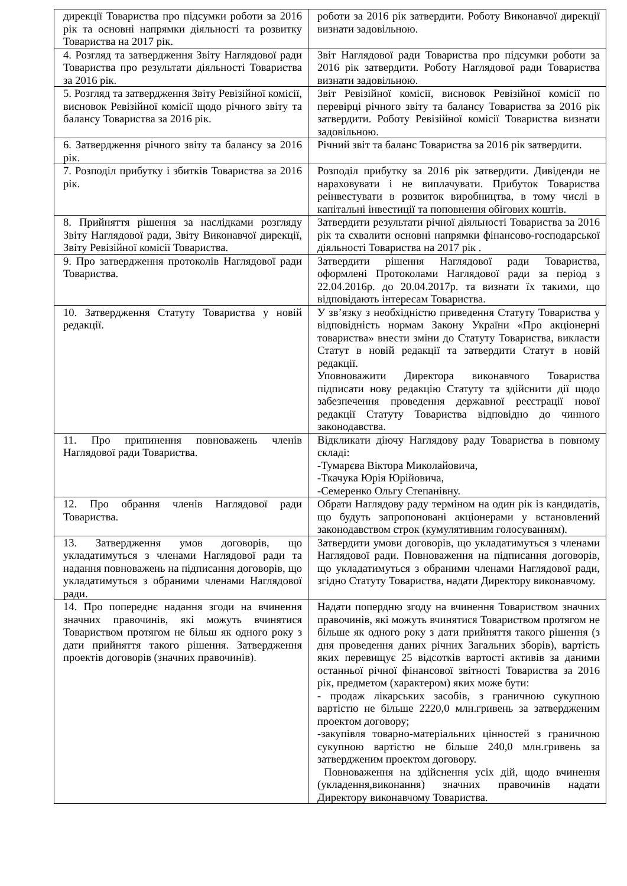| дирекції Товариства про підсумки роботи за 2016 рік та основні напрямки діяльності та розвитку Товариства на 2017 рік. | роботи за 2016 рік затвердити. Роботу Виконавчої дирекції визнати задовільною. |
| 4. Розгляд та затвердження Звіту Наглядової ради Товариства про результати діяльності Товариства за 2016 рік. | Звіт Наглядової ради Товариства про підсумки роботи за 2016 рік затвердити. Роботу Наглядової ради Товариства визнати задовільною. |
| 5. Розгляд та затвердження Звіту Ревізійної комісії, висновок Ревізійної комісії щодо річного звіту та балансу Товариства за 2016 рік. | Звіт Ревізійної комісії, висновок Ревізійної комісії по перевірці річного звіту та балансу Товариства за 2016 рік затвердити. Роботу Ревізійної комісії Товариства визнати задовільною. |
| 6. Затвердження річного звіту та балансу за 2016 рік. | Річний звіт та баланс Товариства за 2016 рік затвердити. |
| 7. Розподіл прибутку і збитків Товариства за 2016 рік. | Розподіл прибутку за 2016 рік затвердити. Дивіденди не нараховувати і не виплачувати. Прибуток Товариства реінвестувати в розвиток виробництва, в тому числі в капітальні інвестиції та поповнення обігових коштів. |
| 8. Прийняття рішення за наслідками розгляду Звіту Наглядової ради, Звіту Виконавчої дирекції, Звіту Ревізійної комісії Товариства. | Затвердити результати річної діяльності Товариства за 2016 рік та схвалити основні напрямки фінансово-господарської діяльності Товариства на 2017 рік . |
| 9. Про затвердження протоколів Наглядової ради Товариства. | Затвердити рішення Наглядової ради Товариства, оформлені Протоколами Наглядової ради за період з 22.04.2016р. до 20.04.2017р. та визнати їх такими, що відповідають інтересам Товариства. |
| 10. Затвердження Статуту Товариства у новій редакції. | У зв’язку з необхідністю приведення Статуту Товариства у відповідність нормам Закону України «Про акціонерні товариства» внести зміни до Статуту Товариства, викласти Статут в новій редакції та затвердити Статут в новій редакції. Уповноважити Директора виконавчого Товариства підписати нову редакцію Статуту та здійснити дії щодо забезпечення проведення державної реєстрації нової редакції Статуту Товариства відповідно до чинного законодавства. |
| 11. Про припинення повноважень членів Наглядової ради Товариства. | Відкликати діючу Наглядову раду Товариства в повному складі: -Тумарєва Віктора Миколайовича, -Ткачука Юрія Юрійовича, -Семеренко Ольгу Степанівну. |
| 12. Про обрання членів Наглядової ради Товариства. | Обрати Наглядову раду терміном на один рік із кандидатів, що будуть запропоновані акціонерами у встановлений законодавством строк (кумулятивним голосуванням). |
| 13. Затвердження умов договорів, що укладатимуться з членами Наглядової ради та надання повноважень на підписання договорів, що укладатимуться з обраними членами Наглядової ради. | Затвердити умови договорів, що укладатимуться з членами Наглядової ради. Повноваження на підписання договорів, що укладатимуться з обраними членами Наглядової ради, згідно Статуту Товариства, надати Директору виконавчому. |
| 14. Про попереднє надання згоди на вчинення значних правочинів, які можуть вчинятися Товариством протягом не більш як одного року з дати прийняття такого рішення. Затвердження проектів договорів (значних правочинів). | Надати попердню згоду на вчинення Товариством значних правочинів, які можуть вчинятися Товариством протягом не більше як одного року з дати прийняття такого рішення (з дня проведення даних річних Загальних зборів), вартість яких перевищує 25 відсотків вартості активів за даними останньої річної фінансової звітності Товариства за 2016 рік, предметом (характером) яких може бути: - продаж лікарських засобів, з граничною сукупною вартістю не більше 2220,0 млн.гривень за затвердженим проектом договору; -закупівля товарно-матеріальних цінностей з граничною сукупною вартістю не більше 240,0 млн.гривень за затвердженим проектом договору. Повноваження на здійснення усіх дій, щодо вчинення (укладення,виконання) значних правочинів надати Директору виконавчому Товариства. |